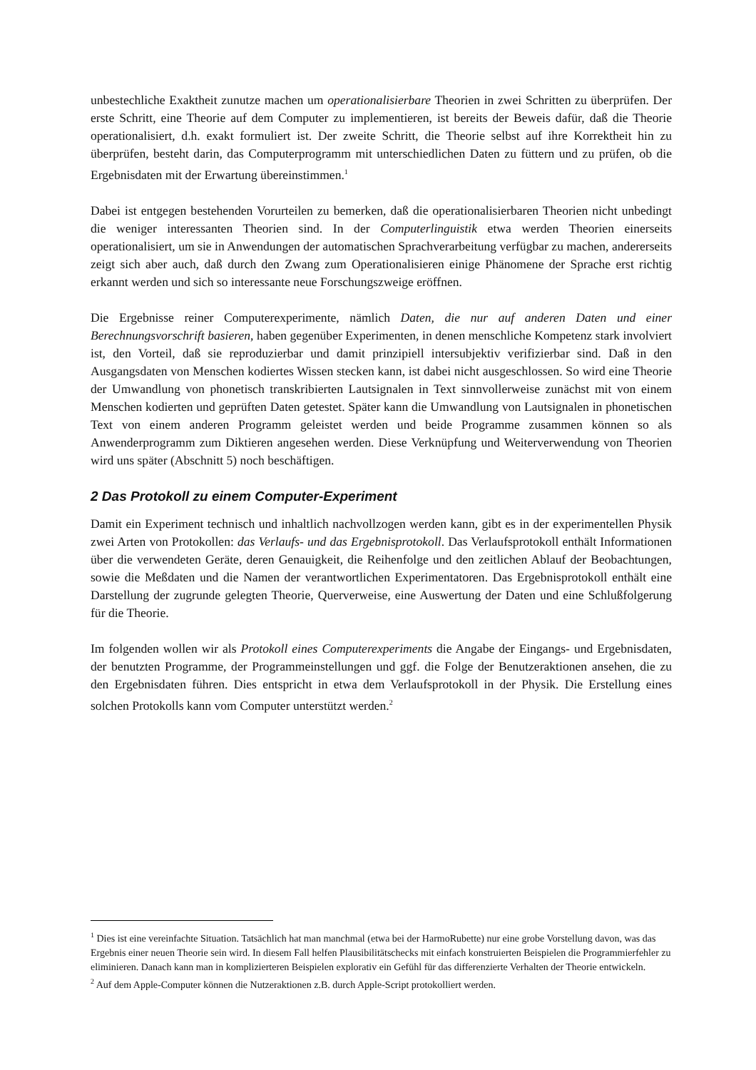unbestechliche Exaktheit zunutze machen um operationalisierbare Theorien in zwei Schritten zu überprüfen. Der erste Schritt, eine Theorie auf dem Computer zu implementieren, ist bereits der Beweis dafür, daß die Theorie operationalisiert, d.h. exakt formuliert ist. Der zweite Schritt, die Theorie selbst auf ihre Korrektheit hin zu überprüfen, besteht darin, das Computerprogramm mit unterschiedlichen Daten zu füttern und zu prüfen, ob die Ergebnisdaten mit der Erwartung übereinstimmen.<sup>1</sup>
Dabei ist entgegen bestehenden Vorurteilen zu bemerken, daß die operationalisierbaren Theorien nicht unbedingt die weniger interessanten Theorien sind. In der Computerlinguistik etwa werden Theorien einerseits operationalisiert, um sie in Anwendungen der automatischen Sprachverarbeitung verfügbar zu machen, andererseits zeigt sich aber auch, daß durch den Zwang zum Operationalisieren einige Phänomene der Sprache erst richtig erkannt werden und sich so interessante neue Forschungszweige eröffnen.
Die Ergebnisse reiner Computerexperimente, nämlich Daten, die nur auf anderen Daten und einer Berechnungsvorschrift basieren, haben gegenüber Experimenten, in denen menschliche Kompetenz stark involviert ist, den Vorteil, daß sie reproduzierbar und damit prinzipiell intersubjektiv verifizierbar sind. Daß in den Ausgangsdaten von Menschen kodiertes Wissen stecken kann, ist dabei nicht ausgeschlossen. So wird eine Theorie der Umwandlung von phonetisch transkribierten Lautsignalen in Text sinnvollerweise zunächst mit von einem Menschen kodierten und geprüften Daten getestet. Später kann die Umwandlung von Lautsignalen in phonetischen Text von einem anderen Programm geleistet werden und beide Programme zusammen können so als Anwenderprogramm zum Diktieren angesehen werden. Diese Verknüpfung und Weiterverwendung von Theorien wird uns später (Abschnitt 5) noch beschäftigen.
2 Das Protokoll zu einem Computer-Experiment
Damit ein Experiment technisch und inhaltlich nachvollzogen werden kann, gibt es in der experimentellen Physik zwei Arten von Protokollen: das Verlaufs- und das Ergebnisprotokoll. Das Verlaufsprotokoll enthält Informationen über die verwendeten Geräte, deren Genauigkeit, die Reihenfolge und den zeitlichen Ablauf der Beobachtungen, sowie die Meßdaten und die Namen der verantwortlichen Experimentatoren. Das Ergebnisprotokoll enthält eine Darstellung der zugrunde gelegten Theorie, Querverweise, eine Auswertung der Daten und eine Schlußfolgerung für die Theorie.
Im folgenden wollen wir als Protokoll eines Computerexperiments die Angabe der Eingangs- und Ergebnisdaten, der benutzten Programme, der Programmeinstellungen und ggf. die Folge der Benutzeraktionen ansehen, die zu den Ergebnisdaten führen. Dies entspricht in etwa dem Verlaufsprotokoll in der Physik. Die Erstellung eines solchen Protokolls kann vom Computer unterstützt werden.<sup>2</sup>
<sup>1</sup> Dies ist eine vereinfachte Situation. Tatsächlich hat man manchmal (etwa bei der HarmoRubette) nur eine grobe Vorstellung davon, was das Ergebnis einer neuen Theorie sein wird. In diesem Fall helfen Plausibilitätschecks mit einfach konstruierten Beispielen die Programmierfehler zu eliminieren. Danach kann man in komplizierteren Beispielen explorativ ein Gefühl für das differenzierte Verhalten der Theorie entwickeln.
<sup>2</sup> Auf dem Apple-Computer können die Nutzeraktionen z.B. durch Apple-Script protokolliert werden.